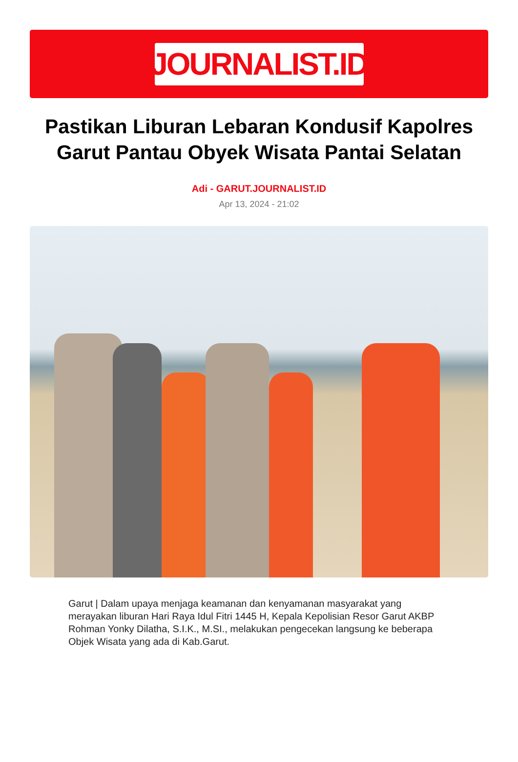JOURNALIST.ID
Pastikan Liburan Lebaran Kondusif Kapolres Garut Pantau Obyek Wisata Pantai Selatan
Adi - GARUT.JOURNALIST.ID
Apr 13, 2024 - 21:02
Garut | Dalam upaya menjaga keamanan dan kenyamanan masyarakat yang merayakan liburan Hari Raya Idul Fitri 1445 H, Kepala Kepolisian Resor Garut AKBP Rohman Yonky Dilatha, S.I.K., M.SI., melakukan pengecekan langsung ke beberapa Objek Wisata yang ada di Kab.Garut.